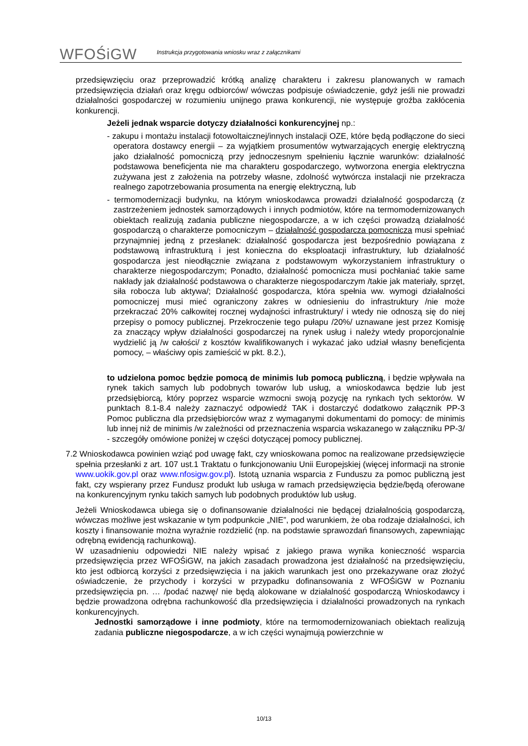WFOŚiGW
Instrukcja przygotowania wniosku wraz z załącznikami
przedsięwzięciu oraz przeprowadzić krótką analizę charakteru i zakresu planowanych w ramach przedsięwzięcia działań oraz kręgu odbiorców/ wówczas podpisuje oświadczenie, gdyż jeśli nie prowadzi działalności gospodarczej w rozumieniu unijnego prawa konkurencji, nie występuje groźba zakłócenia konkurencji.
Jeżeli jednak wsparcie dotyczy działalności konkurencyjnej np.:
- zakupu i montażu instalacji fotowoltaicznej/innych instalacji OZE, które będą podłączone do sieci operatora dostawcy energii – za wyjątkiem prosumentów wytwarzających energię elektryczną jako działalność pomocniczą przy jednoczesnym spełnieniu łącznie warunków: działalność podstawowa beneficjenta nie ma charakteru gospodarczego, wytworzona energia elektryczna zużywana jest z założenia na potrzeby własne, zdolność wytwórcza instalacji nie przekracza realnego zapotrzebowania prosumenta na energię elektryczną, lub
- termomodernizacji budynku, na którym wnioskodawca prowadzi działalność gospodarczą (z zastrzeżeniem jednostek samorządowych i innych podmiotów, które na termomodernizowanych obiektach realizują zadania publiczne niegospodarcze, a w ich części prowadzą działalność gospodarczą o charakterze pomocniczym – działalność gospodarcza pomocnicza musi spełniać przynajmniej jedną z przesłanek: działalność gospodarcza jest bezpośrednio powiązana z podstawową infrastrukturą i jest konieczna do eksploatacji infrastruktury, lub działalność gospodarcza jest nieodłącznie związana z podstawowym wykorzystaniem infrastruktury o charakterze niegospodarczym; Ponadto, działalność pomocnicza musi pochłaniać takie same nakłady jak działalność podstawowa o charakterze niegospodarczym /takie jak materiały, sprzęt, siła robocza lub aktywa/; Działalność gospodarcza, która spełnia ww. wymogi działalności pomocniczej musi mieć ograniczony zakres w odniesieniu do infrastruktury /nie może przekraczać 20% całkowitej rocznej wydajności infrastruktury/ i wtedy nie odnoszą się do niej przepisy o pomocy publicznej. Przekroczenie tego pułapu /20%/ uznawane jest przez Komisję za znaczący wpływ działalności gospodarczej na rynek usług i należy wtedy proporcjonalnie wydzielić ją /w całości/ z kosztów kwalifikowanych i wykazać jako udział własny beneficjenta pomocy, – właściwy opis zamieścić w pkt. 8.2.),
to udzielona pomoc będzie pomocą de minimis lub pomocą publiczną, i będzie wpływała na rynek takich samych lub podobnych towarów lub usług, a wnioskodawca będzie lub jest przedsiębiorcą, który poprzez wsparcie wzmocni swoją pozycję na rynkach tych sektorów. W punktach 8.1-8.4 należy zaznaczyć odpowiedź TAK i dostarczyć dodatkowo załącznik PP-3 Pomoc publiczna dla przedsiębiorców wraz z wymaganymi dokumentami do pomocy: de minimis lub innej niż de minimis /w zależności od przeznaczenia wsparcia wskazanego w załączniku PP-3/ - szczegóły omówione poniżej w części dotyczącej pomocy publicznej.
7.2 Wnioskodawca powinien wziąć pod uwagę fakt, czy wnioskowana pomoc na realizowane przedsięwzięcie spełnia przesłanki z art. 107 ust.1 Traktatu o funkcjonowaniu Unii Europejskiej (więcej informacji na stronie www.uokik.gov.pl oraz www.nfosigw.gov.pl). Istotą uznania wsparcia z Funduszu za pomoc publiczną jest fakt, czy wspierany przez Fundusz produkt lub usługa w ramach przedsięwzięcia będzie/będą oferowane na konkurencyjnym rynku takich samych lub podobnych produktów lub usług.
Jeżeli Wnioskodawca ubiega się o dofinansowanie działalności nie będącej działalnością gospodarczą, wówczas możliwe jest wskazanie w tym podpunkcie „NIE”, pod warunkiem, że oba rodzaje działalności, ich koszty i finansowanie można wyraźnie rozdzielić (np. na podstawie sprawozdań finansowych, zapewniając odrębną ewidencją rachunkową).
W uzasadnieniu odpowiedzi NIE należy wpisać z jakiego prawa wynika konieczność wsparcia przedsięwzięcia przez WFOŚiGW, na jakich zasadach prowadzona jest działalność na przedsięwzięciu, kto jest odbiorcą korzyści z przedsięwzięcia i na jakich warunkach jest ono przekazywane oraz złożyć oświadczenie, że przychody i korzyści w przypadku dofinansowania z WFOŚiGW w Poznaniu przedsięwzięcia pn. … /podać nazwę/ nie będą alokowane w działalność gospodarczą Wnioskodawcy i będzie prowadzona odrębna rachunkowość dla przedsięwzięcia i działalności prowadzonych na rynkach konkurencyjnych.
Jednostki samorządowe i inne podmioty, które na termomodernizowaniach obiektach realizują zadania publiczne niegospodarcze, a w ich części wynajmują powierzchnie w
10/13